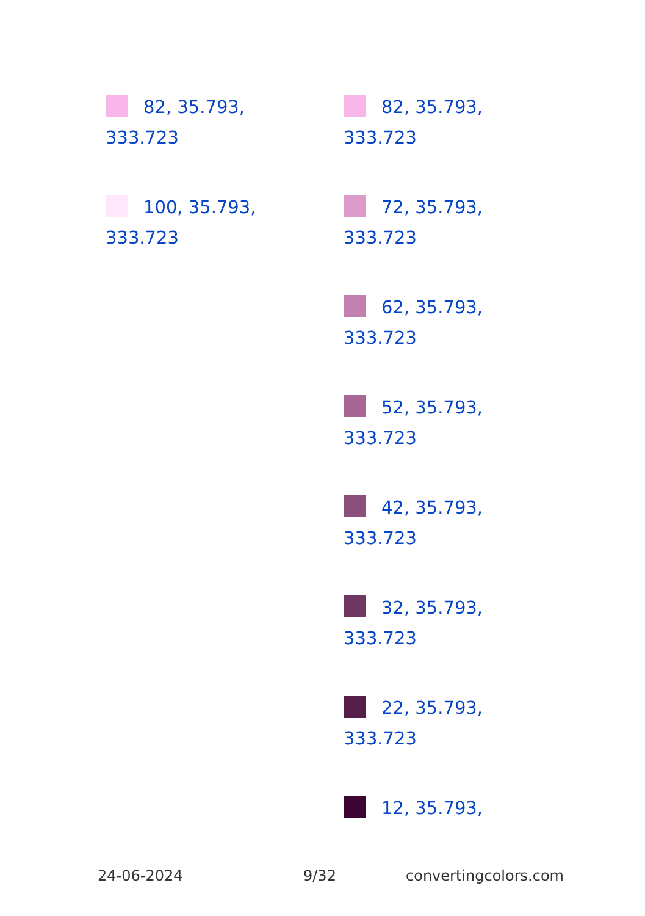82, 35.793,
333.723
100, 35.793,
333.723
82, 35.793,
333.723
72, 35.793,
333.723
62, 35.793,
333.723
52, 35.793,
333.723
42, 35.793,
333.723
32, 35.793,
333.723
22, 35.793,
333.723
12, 35.793,
24-06-2024 9/32 convertingcolors.com